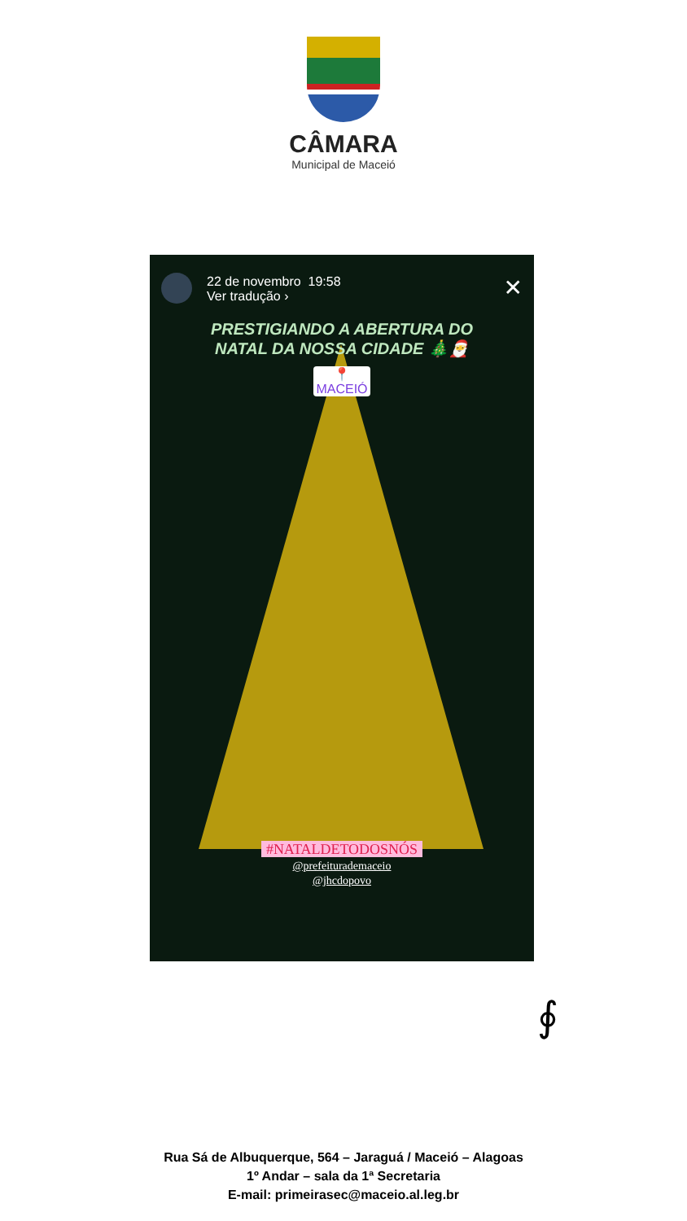CÂMARA
Municipal de Maceió
22 de novembro 19:58
Ver tradução ›
✕
PRESTIGIANDO A ABERTURA DO
NATAL DA NOSSA CIDADE 🎄🎅
📍MACEIÓ
#NATALDETODOSNÓS
@prefeiturademaceio
@jhcdopovo
∮
Rua Sá de Albuquerque, 564 – Jaraguá / Maceió – Alagoas
1º Andar – sala da 1ª Secretaria
E-mail: primeirasec@maceio.al.leg.br